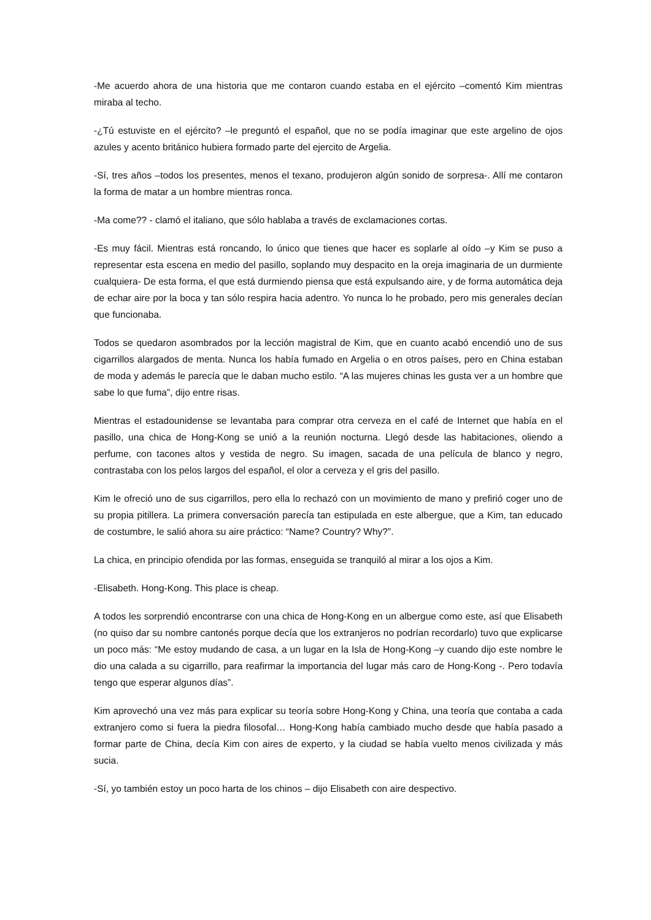-Me acuerdo ahora de una historia que me contaron cuando estaba en el ejército –comentó Kim mientras miraba al techo.
-¿Tú estuviste en el ejército? –le preguntó el español, que no se podía imaginar que este argelino de ojos azules y acento británico hubiera formado parte del ejercito de Argelia.
-Sí, tres años –todos los presentes, menos el texano, produjeron algún sonido de sorpresa-. Allí me contaron la forma de matar a un hombre mientras ronca.
-Ma come?? - clamó el italiano, que sólo hablaba a través de exclamaciones cortas.
-Es muy fácil. Mientras está roncando, lo único que tienes que hacer es soplarle al oído –y Kim se puso a representar esta escena en medio del pasillo, soplando muy despacito en la oreja imaginaria de un durmiente cualquiera- De esta forma, el que está durmiendo piensa que está expulsando aire, y de forma automática deja de echar aire por la boca y tan sólo respira hacia adentro. Yo nunca lo he probado, pero mis generales decían que funcionaba.
Todos se quedaron asombrados por la lección magistral de Kim, que en cuanto acabó encendió uno de sus cigarrillos alargados de menta. Nunca los había fumado en Argelia o en otros países, pero en China estaban de moda y además le parecía que le daban mucho estilo. “A las mujeres chinas les gusta ver a un hombre que sabe lo que fuma”, dijo entre risas.
Mientras el estadounidense se levantaba para comprar otra cerveza en el café de Internet que había en el pasillo, una chica de Hong-Kong se unió a la reunión nocturna. Llegó desde las habitaciones, oliendo a perfume, con tacones altos y vestida de negro. Su imagen, sacada de una película de blanco y negro, contrastaba con los pelos largos del español, el olor a cerveza y el gris del pasillo.
Kim le ofreció uno de sus cigarrillos, pero ella lo rechazó con un movimiento de mano y prefirió coger uno de su propia pitillera. La primera conversación parecía tan estipulada en este albergue, que a Kim, tan educado de costumbre, le salió ahora su aire práctico: “Name? Country? Why?”.
La chica, en principio ofendida por las formas, enseguida se tranquiló al mirar a los ojos a Kim.
-Elisabeth. Hong-Kong. This place is cheap.
A todos les sorprendió encontrarse con una chica de Hong-Kong en un albergue como este, así que Elisabeth (no quiso dar su nombre cantonés porque decía que los extranjeros no podrían recordarlo) tuvo que explicarse un poco más: “Me estoy mudando de casa, a un lugar en la Isla de Hong-Kong –y cuando dijo este nombre le dio una calada a su cigarrillo, para reafirmar la importancia del lugar más caro de Hong-Kong -. Pero todavía tengo que esperar algunos días”.
Kim aprovechó una vez más para explicar su teoría sobre Hong-Kong y China, una teoría que contaba a cada extranjero como si fuera la piedra filosofal… Hong-Kong había cambiado mucho desde que había pasado a formar parte de China, decía Kim con aires de experto, y la ciudad se había vuelto menos civilizada y más sucia.
-Sí, yo también estoy un poco harta de los chinos – dijo Elisabeth con aire despectivo.